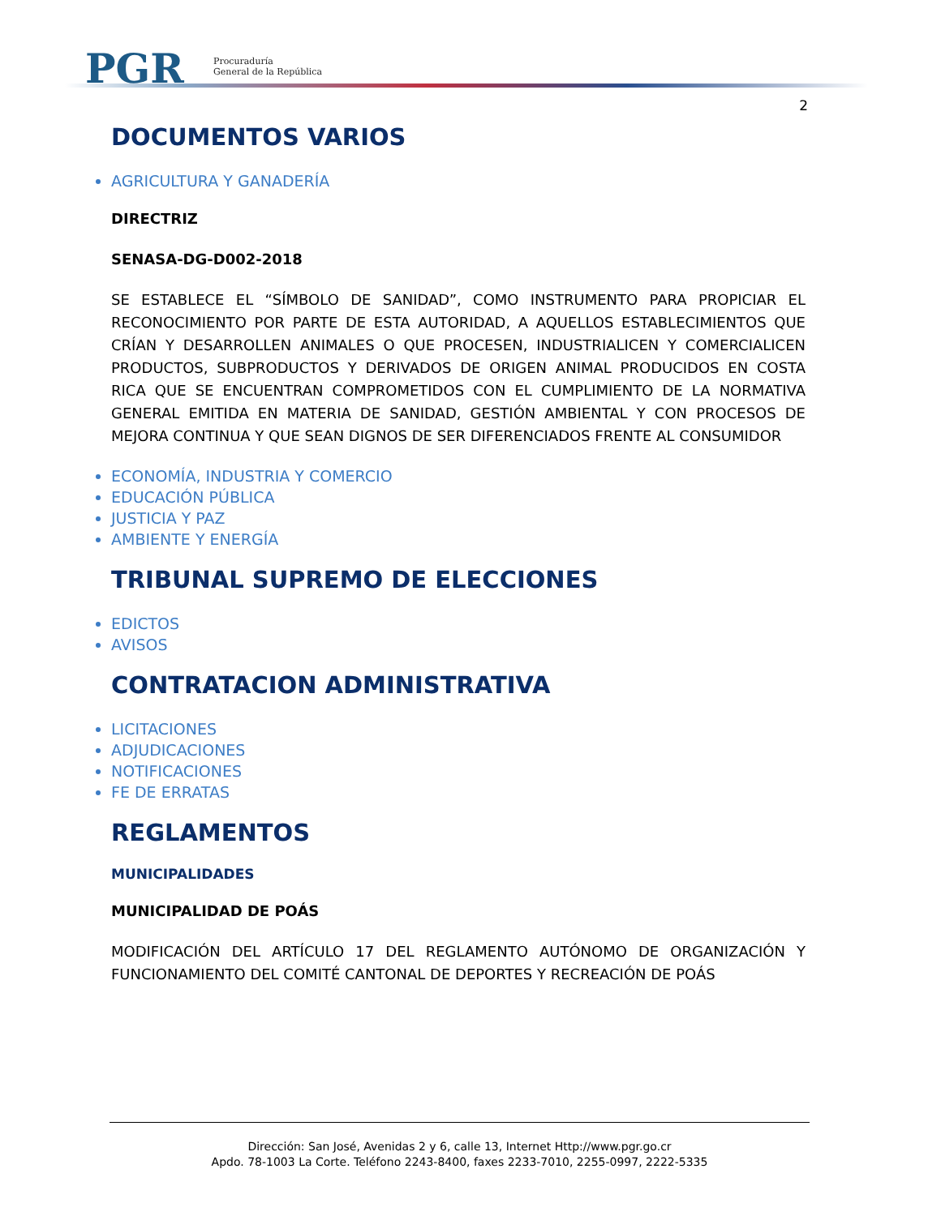PGR
Procuraduría
General de la República
2
DOCUMENTOS VARIOS
AGRICULTURA Y GANADERÍA
DIRECTRIZ
SENASA-DG-D002-2018
SE ESTABLECE EL “SÍMBOLO DE SANIDAD”, COMO INSTRUMENTO PARA PROPICIAR EL RECONOCIMIENTO POR PARTE DE ESTA AUTORIDAD, A AQUELLOS ESTABLECIMIENTOS QUE CRÍAN Y DESARROLLEN ANIMALES O QUE PROCESEN, INDUSTRIALICEN Y COMERCIALICEN PRODUCTOS, SUBPRODUCTOS Y DERIVADOS DE ORIGEN ANIMAL PRODUCIDOS EN COSTA RICA QUE SE ENCUENTRAN COMPROMETIDOS CON EL CUMPLIMIENTO DE LA NORMATIVA GENERAL EMITIDA EN MATERIA DE SANIDAD, GESTIÓN AMBIENTAL Y CON PROCESOS DE MEJORA CONTINUA Y QUE SEAN DIGNOS DE SER DIFERENCIADOS FRENTE AL CONSUMIDOR
ECONOMÍA, INDUSTRIA Y COMERCIO
EDUCACIÓN PÚBLICA
JUSTICIA Y PAZ
AMBIENTE Y ENERGÍA
TRIBUNAL SUPREMO DE ELECCIONES
EDICTOS
AVISOS
CONTRATACION ADMINISTRATIVA
LICITACIONES
ADJUDICACIONES
NOTIFICACIONES
FE DE ERRATAS
REGLAMENTOS
MUNICIPALIDADES
MUNICIPALIDAD DE POÁS
MODIFICACIÓN DEL ARTÍCULO 17 DEL REGLAMENTO AUTÓNOMO DE ORGANIZACIÓN Y FUNCIONAMIENTO DEL COMITÉ CANTONAL DE DEPORTES Y RECREACIÓN DE POÁS
Dirección: San José, Avenidas 2 y 6, calle 13, Internet Http://www.pgr.go.cr
Apdo. 78-1003 La Corte. Teléfono 2243-8400, faxes 2233-7010, 2255-0997, 2222-5335